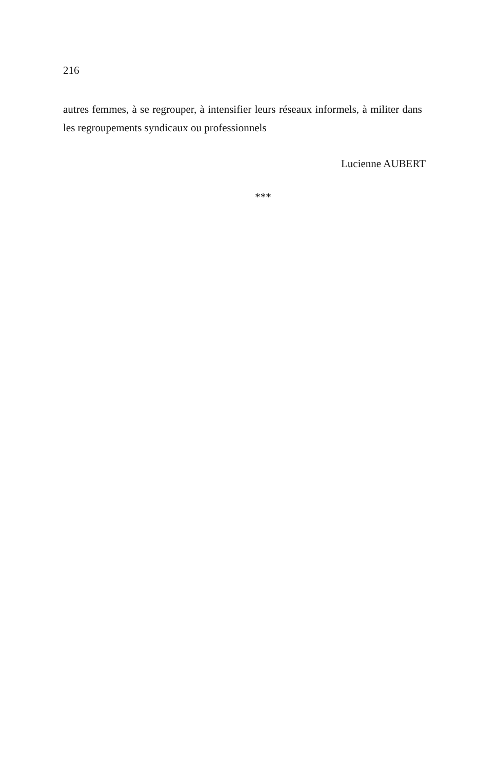216
autres femmes, à se regrouper, à intensifier leurs réseaux informels, à militer dans les regroupements syndicaux ou professionnels
Lucienne AUBERT
***